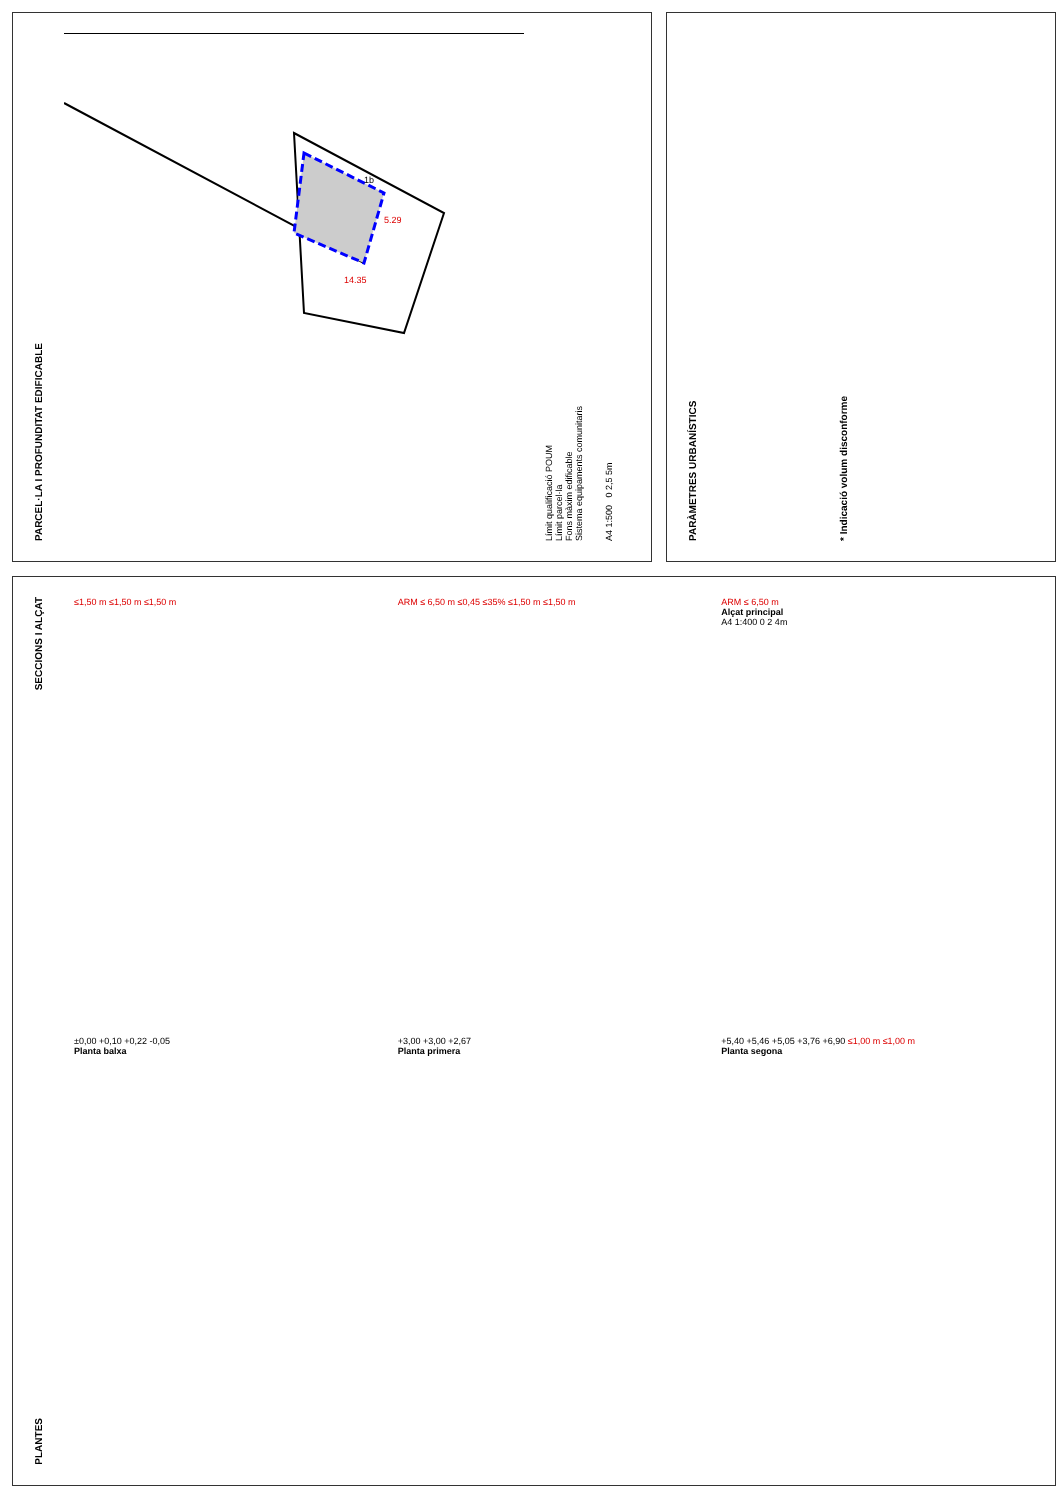PARCEL·LA I PROFUNDITAT EDIFICABLE
1b
14.35
5.29
Límit qualificació POUM
Límit parcel·la
Fons màxim edificable
Sistema equipaments comunitaris
A4 1:500 0 2,5 5m
PARÀMETRES URBANÍSTICS
* Indicació volum disconforme
SECCIONS I ALÇAT
PLANTES
≤1,50 m ≤1,50 m ≤1,50 m
ARM ≤ 6,50 m ≤0,45 ≤35% ≤1,50 m ≤1,50 m
ARM ≤ 6,50 m
Alçat principal
A4 1:400 0 2 4m
±0,00 +0,10 +0,22 -0,05
Planta balxa
+3,00 +3,00 +2,67
Planta primera
+5,40 +5,46 +5,05 +3,76 +6,90 ≤1,00 m ≤1,00 m
Planta segona